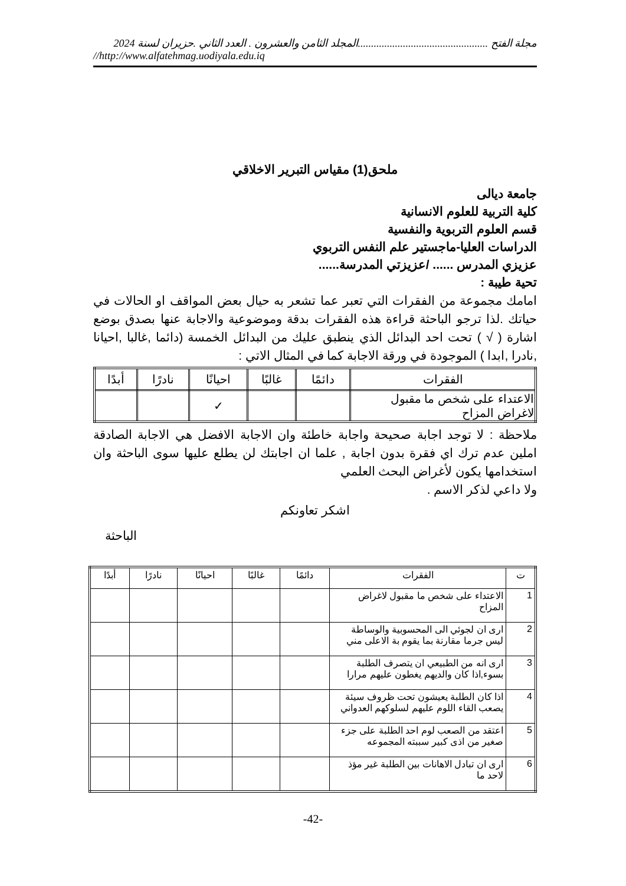مجلة الفتح .................................................المجلد الثامن والعشرون . العدد الثاني .حزيران لسنة 2024
//http://www.alfatehmag.uodiyala.edu.iq
ملحق(1) مقياس التبرير الاخلاقي
جامعة ديالى
كلية التربية للعلوم الانسانية
قسم العلوم التربوية والنفسية
الدراسات العليا-ماجستير علم النفس التربوي
عزيزي المدرس ...... /عزيزتي المدرسة......
تحية طيبة :
امامك مجموعة من الفقرات التي تعبر عما تشعر به حيال بعض المواقف او الحالات في حياتك .لذا ترجو الباحثة قراءة هذه الفقرات بدقة وموضوعية والاجابة عنها بصدق بوضع اشارة ( √ ) تحت احد البدائل الذي ينطبق عليك من البدائل الخمسة (دائما ,غالبا ,احيانا ,نادرا ,ابدا ) الموجودة في ورقة الاجابة كما في المثال الاتي :
| الفقرات | دائمًا | غالبًا | احيانًا | نادرًا | أبدًا |
| الاعتداء على شخص ما مقبول لاغراض المزاح | | | ✓ | | |
ملاحظة : لا توجد اجابة صحيحة واجابة خاطئة وان الاجابة الافضل هي الاجابة الصادقة املين عدم ترك اي فقرة بدون اجابة , علما ان اجابتك لن يطلع عليها سوى الباحثة وان استخدامها يكون لأغراض البحث العلمي
ولا داعي لذكر الاسم .
اشكر تعاونكم
الباحثة
| ت | الفقرات | دائمًا | غالبًا | احيانًا | نادرًا | أبدًا |
| --- | --- | --- | --- | --- | --- | --- |
| 1 | الاعتداء على شخص ما مقبول لاغراض المزاح | | | | | |
| 2 | ارى ان لجوئي الى المحسوبية والوساطة ليس جرما مقارنة بما يقوم بة الاعلى مني | | | | | |
| 3 | ارى انه من الطبيعي ان يتصرف الطلبة بسوء,اذا كان والديهم يغطون عليهم مرارا | | | | | |
| 4 | اذا كان الطلبة يعيشون تحت ظروف سيئة يصعب القاء اللوم عليهم لسلوكهم العدواني | | | | | |
| 5 | اعتقد من الصعب لوم احد الطلبة على جزء صغير من اذى كبير سببته المجموعه | | | | | |
| 6 | ارى ان تبادل الاهانات بين الطلبة غير مؤذ لاحد ما | | | | | |
-42-